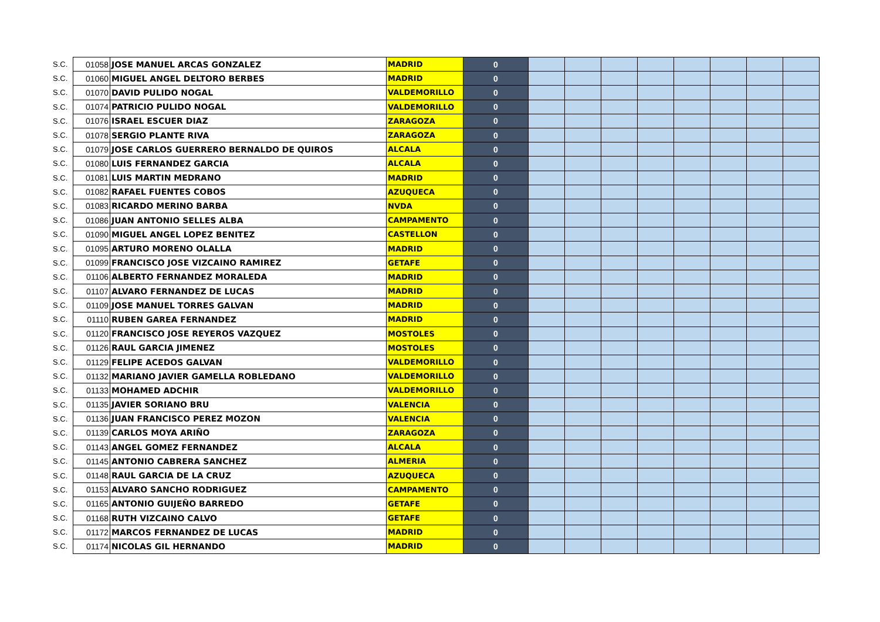| S.C. | 01058 | JOSE MANUEL ARCAS GONZALEZ | MADRID | 0 | | | | | | | | |
| S.C. | 01060 | MIGUEL ANGEL DELTORO BERBES | MADRID | 0 | | | | | | | | |
| S.C. | 01070 | DAVID PULIDO NOGAL | VALDEMORILLO | 0 | | | | | | | | |
| S.C. | 01074 | PATRICIO PULIDO NOGAL | VALDEMORILLO | 0 | | | | | | | | |
| S.C. | 01076 | ISRAEL ESCUER DIAZ | ZARAGOZA | 0 | | | | | | | | |
| S.C. | 01078 | SERGIO PLANTE RIVA | ZARAGOZA | 0 | | | | | | | | |
| S.C. | 01079 | JOSE CARLOS GUERRERO BERNALDO DE QUIROS | ALCALA | 0 | | | | | | | | |
| S.C. | 01080 | LUIS FERNANDEZ GARCIA | ALCALA | 0 | | | | | | | | |
| S.C. | 01081 | LUIS MARTIN MEDRANO | MADRID | 0 | | | | | | | | |
| S.C. | 01082 | RAFAEL FUENTES COBOS | AZUQUECA | 0 | | | | | | | | |
| S.C. | 01083 | RICARDO MERINO BARBA | NVDA | 0 | | | | | | | | |
| S.C. | 01086 | JUAN ANTONIO SELLES ALBA | CAMPAMENTO | 0 | | | | | | | | |
| S.C. | 01090 | MIGUEL ANGEL LOPEZ BENITEZ | CASTELLON | 0 | | | | | | | | |
| S.C. | 01095 | ARTURO MORENO OLALLA | MADRID | 0 | | | | | | | | |
| S.C. | 01099 | FRANCISCO JOSE VIZCAINO RAMIREZ | GETAFE | 0 | | | | | | | | |
| S.C. | 01106 | ALBERTO FERNANDEZ MORALEDA | MADRID | 0 | | | | | | | | |
| S.C. | 01107 | ALVARO FERNANDEZ DE LUCAS | MADRID | 0 | | | | | | | | |
| S.C. | 01109 | JOSE MANUEL TORRES GALVAN | MADRID | 0 | | | | | | | | |
| S.C. | 01110 | RUBEN GAREA FERNANDEZ | MADRID | 0 | | | | | | | | |
| S.C. | 01120 | FRANCISCO JOSE REYEROS VAZQUEZ | MOSTOLES | 0 | | | | | | | | |
| S.C. | 01126 | RAUL GARCIA JIMENEZ | MOSTOLES | 0 | | | | | | | | |
| S.C. | 01129 | FELIPE ACEDOS GALVAN | VALDEMORILLO | 0 | | | | | | | | |
| S.C. | 01132 | MARIANO JAVIER GAMELLA ROBLEDANO | VALDEMORILLO | 0 | | | | | | | | |
| S.C. | 01133 | MOHAMED ADCHIR | VALDEMORILLO | 0 | | | | | | | | |
| S.C. | 01135 | JAVIER SORIANO BRU | VALENCIA | 0 | | | | | | | | |
| S.C. | 01136 | JUAN FRANCISCO PEREZ MOZON | VALENCIA | 0 | | | | | | | | |
| S.C. | 01139 | CARLOS MOYA ARIÑO | ZARAGOZA | 0 | | | | | | | | |
| S.C. | 01143 | ANGEL GOMEZ FERNANDEZ | ALCALA | 0 | | | | | | | | |
| S.C. | 01145 | ANTONIO CABRERA SANCHEZ | ALMERIA | 0 | | | | | | | | |
| S.C. | 01148 | RAUL GARCIA DE LA CRUZ | AZUQUECA | 0 | | | | | | | | |
| S.C. | 01153 | ALVARO SANCHO RODRIGUEZ | CAMPAMENTO | 0 | | | | | | | | |
| S.C. | 01165 | ANTONIO GUIJEÑO BARREDO | GETAFE | 0 | | | | | | | | |
| S.C. | 01168 | RUTH VIZCAINO CALVO | GETAFE | 0 | | | | | | | | |
| S.C. | 01172 | MARCOS FERNANDEZ DE LUCAS | MADRID | 0 | | | | | | | | |
| S.C. | 01174 | NICOLAS GIL HERNANDO | MADRID | 0 | | | | | | | | |